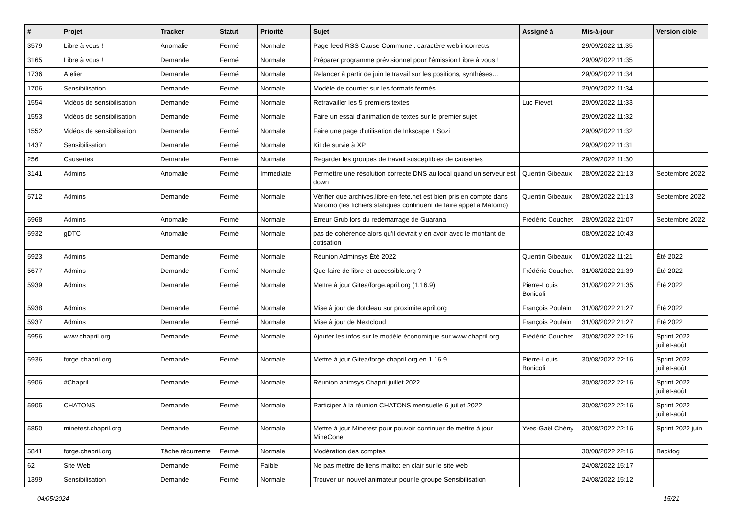| # | Projet | Tracker | Statut | Priorité | Sujet | Assigné à | Mis-à-jour | Version cible |
| --- | --- | --- | --- | --- | --- | --- | --- | --- |
| 3579 | Libre à vous ! | Anomalie | Fermé | Normale | Page feed RSS Cause Commune : caractère web incorrects | | 29/09/2022 11:35 | |
| 3165 | Libre à vous ! | Demande | Fermé | Normale | Préparer programme prévisionnel pour l'émission Libre à vous ! | | 29/09/2022 11:35 | |
| 1736 | Atelier | Demande | Fermé | Normale | Relancer à partir de juin le travail sur les positions, synthèses… | | 29/09/2022 11:34 | |
| 1706 | Sensibilisation | Demande | Fermé | Normale | Modèle de courrier sur les formats fermés | | 29/09/2022 11:34 | |
| 1554 | Vidéos de sensibilisation | Demande | Fermé | Normale | Retravailler les 5 premiers textes | Luc Fievet | 29/09/2022 11:33 | |
| 1553 | Vidéos de sensibilisation | Demande | Fermé | Normale | Faire un essai d'animation de textes sur le premier sujet | | 29/09/2022 11:32 | |
| 1552 | Vidéos de sensibilisation | Demande | Fermé | Normale | Faire une page d'utilisation de Inkscape + Sozi | | 29/09/2022 11:32 | |
| 1437 | Sensibilisation | Demande | Fermé | Normale | Kit de survie à XP | | 29/09/2022 11:31 | |
| 256 | Causeries | Demande | Fermé | Normale | Regarder les groupes de travail susceptibles de causeries | | 29/09/2022 11:30 | |
| 3141 | Admins | Anomalie | Fermé | Immédiate | Permettre une résolution correcte DNS au local quand un serveur est down | Quentin Gibeaux | 28/09/2022 21:13 | Septembre 2022 |
| 5712 | Admins | Demande | Fermé | Normale | Vérifier que archives.libre-en-fete.net est bien pris en compte dans Matomo (les fichiers statiques continuent de faire appel à Matomo) | Quentin Gibeaux | 28/09/2022 21:13 | Septembre 2022 |
| 5968 | Admins | Anomalie | Fermé | Normale | Erreur Grub lors du redémarrage de Guarana | Frédéric Couchet | 28/09/2022 21:07 | Septembre 2022 |
| 5932 | gDTC | Anomalie | Fermé | Normale | pas de cohérence alors qu'il devrait y en avoir avec le montant de cotisation | | 08/09/2022 10:43 | |
| 5923 | Admins | Demande | Fermé | Normale | Réunion Adminsys Été 2022 | Quentin Gibeaux | 01/09/2022 11:21 | Été 2022 |
| 5677 | Admins | Demande | Fermé | Normale | Que faire de libre-et-accessible.org ? | Frédéric Couchet | 31/08/2022 21:39 | Été 2022 |
| 5939 | Admins | Demande | Fermé | Normale | Mettre à jour Gitea/forge.april.org (1.16.9) | Pierre-Louis Bonicoli | 31/08/2022 21:35 | Été 2022 |
| 5938 | Admins | Demande | Fermé | Normale | Mise à jour de dotcleau sur proximite.april.org | François Poulain | 31/08/2022 21:27 | Été 2022 |
| 5937 | Admins | Demande | Fermé | Normale | Mise à jour de Nextcloud | François Poulain | 31/08/2022 21:27 | Été 2022 |
| 5956 | www.chapril.org | Demande | Fermé | Normale | Ajouter les infos sur le modèle économique sur www.chapril.org | Frédéric Couchet | 30/08/2022 22:16 | Sprint 2022 juillet-août |
| 5936 | forge.chapril.org | Demande | Fermé | Normale | Mettre à jour Gitea/forge.chapril.org en 1.16.9 | Pierre-Louis Bonicoli | 30/08/2022 22:16 | Sprint 2022 juillet-août |
| 5906 | #Chapril | Demande | Fermé | Normale | Réunion animsys Chapril juillet 2022 | | 30/08/2022 22:16 | Sprint 2022 juillet-août |
| 5905 | CHATONS | Demande | Fermé | Normale | Participer à la réunion CHATONS mensuelle 6 juillet 2022 | | 30/08/2022 22:16 | Sprint 2022 juillet-août |
| 5850 | minetest.chapril.org | Demande | Fermé | Normale | Mettre à jour Minetest pour pouvoir continuer de mettre à jour MineCone | Yves-Gaël Chény | 30/08/2022 22:16 | Sprint 2022 juin |
| 5841 | forge.chapril.org | Tâche récurrente | Fermé | Normale | Modération des comptes | | 30/08/2022 22:16 | Backlog |
| 62 | Site Web | Demande | Fermé | Faible | Ne pas mettre de liens mailto: en clair sur le site web | | 24/08/2022 15:17 | |
| 1399 | Sensibilisation | Demande | Fermé | Normale | Trouver un nouvel animateur pour le groupe Sensibilisation | | 24/08/2022 15:12 | |
04/05/2024 15/21